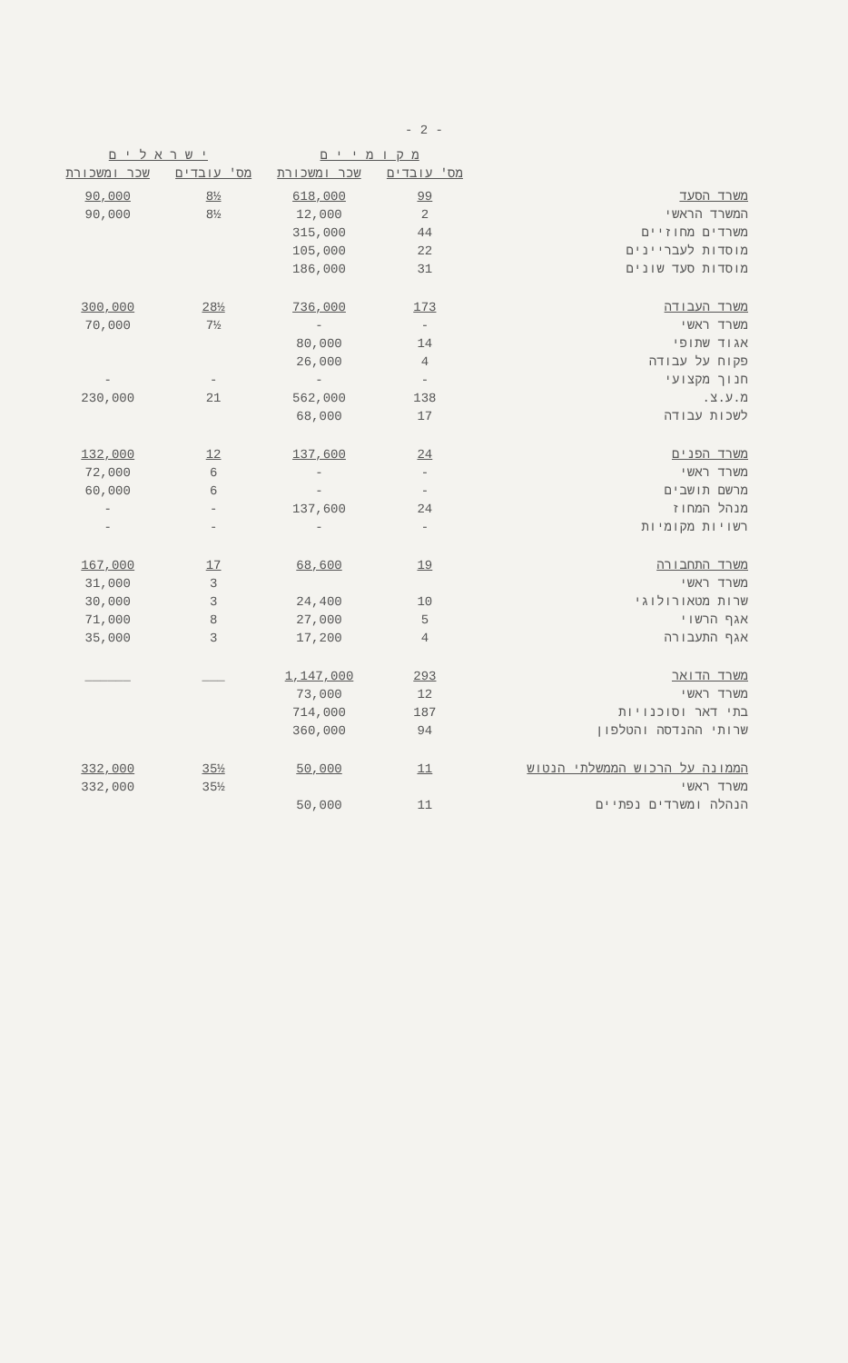- 2 -
| י ש ר א ל י ם | | מ ק ו מ י י ם | | |
| --- | --- | --- | --- | --- |
| שכר ומשכורת | מס' עובדים | שכר ומשכורת | מס' עובדים | |
| 90,000 | 8½ | 618,000 | 99 | משרד הסעד |
| 90,000 | 8½ | 12,000 | 2 | המשרד הראשי |
| | | 315,000 | 44 | משרדים מחוזיים |
| | | 105,000 | 22 | מוסדות לעבריינים |
| | | 186,000 | 31 | מוסדות סעד שונים |
| 300,000 | 28½ | 736,000 | 173 | משרד העבודה |
| 70,000 | 7½ | - | - | משרד ראשי |
| | | 80,000 | 14 | אגוד שתופי |
| | | 26,000 | 4 | פקוח על עבודה |
| - | - | - | - | חנוך מקצועי |
| 230,000 | 21 | 562,000 | 138 | מ.ע.צ. |
| | | 68,000 | 17 | לשכות עבודה |
| 132,000 | 12 | 137,600 | 24 | משרד הפנים |
| 72,000 | 6 | - | - | משרד ראשי |
| 60,000 | 6 | - | - | מרשם תושבים |
| - | - | 137,600 | 24 | מנהל המחוז |
| - | - | - | - | רשויות מקומיות |
| 167,000 | 17 | 68,600 | 19 | משרד התחבורה |
| 31,000 | 3 | | | משרד ראשי |
| 30,000 | 3 | 24,400 | 10 | שרות מטאורולוגי |
| 71,000 | 8 | 27,000 | 5 | אגף הרשוי |
| 35,000 | 3 | 17,200 | 4 | אגף התעבורה |
| ______ | ___ | 1,147,000 | 293 | משרד הדואר |
| | | 73,000 | 12 | משרד ראשי |
| | | 714,000 | 187 | בתי דאר וסוכנויות |
| | | 360,000 | 94 | שרותי ההנדסה והטלפון |
| 332,000 | 35½ | 50,000 | 11 | הממונה על הרכוש הממשלתי הנטוש |
| 332,000 | 35½ | | | משרד ראשי |
| | | 50,000 | 11 | הנהלה ומשרדים נפתיים |